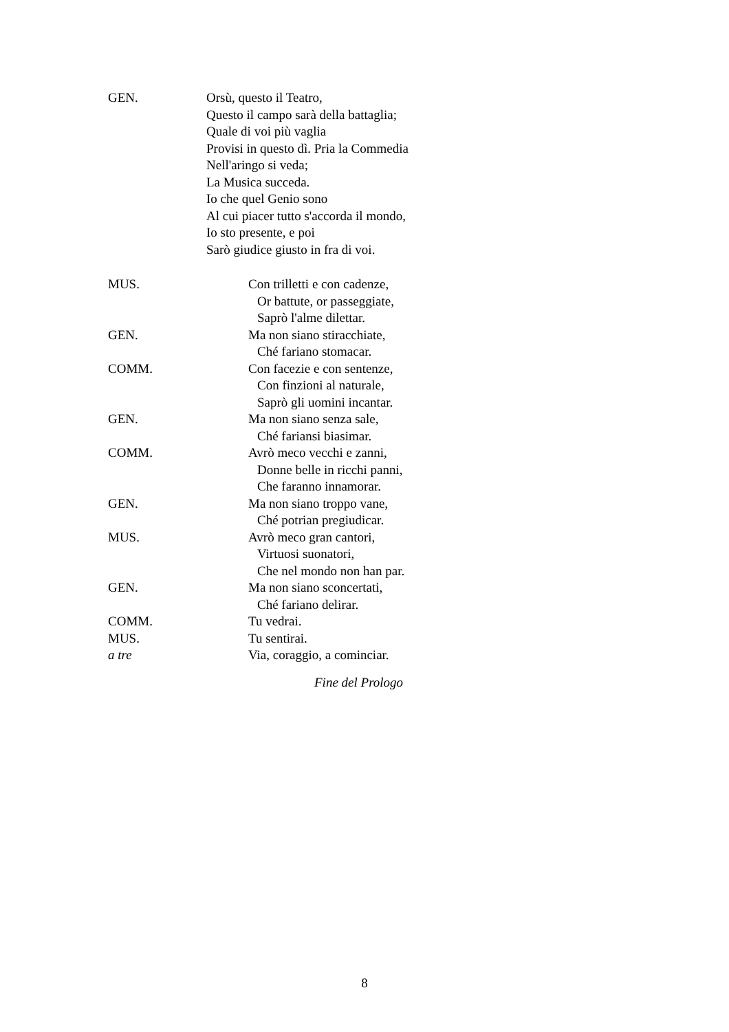GEN. Orsù, questo il Teatro,
Questo il campo sarà della battaglia;
Quale di voi più vaglia
Provisi in questo dì. Pria la Commedia
Nell'aringo si veda;
La Musica succeda.
Io che quel Genio sono
Al cui piacer tutto s'accorda il mondo,
Io sto presente, e poi
Sarò giudice giusto in fra di voi.
MUS. Con trilletti e con cadenze,
Or battute, or passeggiate,
Saprò l'alme dilettar.
GEN. Ma non siano stiracchiate,
Ché fariano stomacar.
COMM. Con facezie e con sentenze,
Con finzioni al naturale,
Saprò gli uomini incantar.
GEN. Ma non siano senza sale,
Ché fariansi biasimar.
COMM. Avrò meco vecchi e zanni,
Donne belle in ricchi panni,
Che faranno innamorar.
GEN. Ma non siano troppo vane,
Ché potrian pregiudicar.
MUS. Avrò meco gran cantori,
Virtuosi suonatori,
Che nel mondo non han par.
GEN. Ma non siano sconcertati,
Ché fariano delirar.
COMM. Tu vedrai.
MUS. Tu sentirai.
a tre Via, coraggio, a cominciar.
Fine del Prologo
8